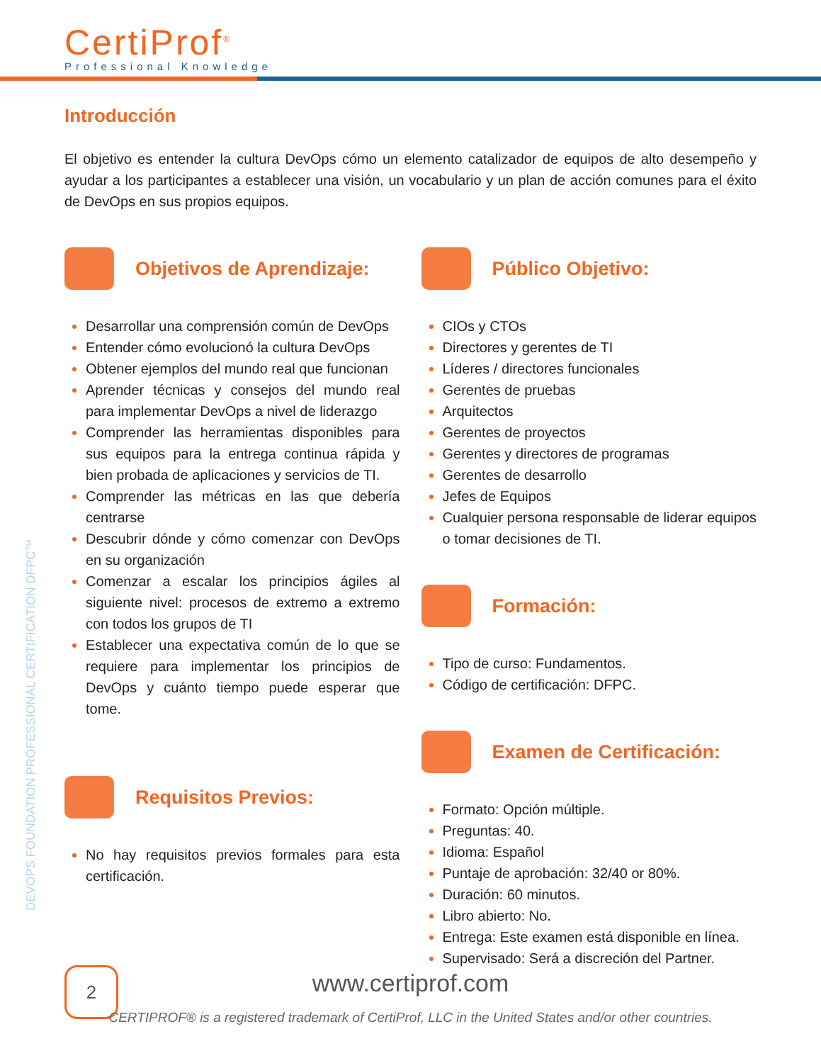CertiProf<sup>®</sup>
Professional Knowledge
Introducción
El objetivo es entender la cultura DevOps cómo un elemento catalizador de equipos de alto desempeño y ayudar a los participantes a establecer una visión, un vocabulario y un plan de acción comunes para el éxito de DevOps en sus propios equipos.
Objetivos de Aprendizaje:
Desarrollar una comprensión común de DevOps
Entender cómo evolucionó la cultura DevOps
Obtener ejemplos del mundo real que funcionan
Aprender técnicas y consejos del mundo real para implementar DevOps a nivel de liderazgo
Comprender las herramientas disponibles para sus equipos para la entrega continua rápida y bien probada de aplicaciones y servicios de TI.
Comprender las métricas en las que debería centrarse
Descubrir dónde y cómo comenzar con DevOps en su organización
Comenzar a escalar los principios ágiles al siguiente nivel: procesos de extremo a extremo con todos los grupos de TI
Establecer una expectativa común de lo que se requiere para implementar los principios de DevOps y cuánto tiempo puede esperar que tome.
Requisitos Previos:
No hay requisitos previos formales para esta certificación.
Público Objetivo:
CIOs y CTOs
Directores y gerentes de TI
Líderes / directores funcionales
Gerentes de pruebas
Arquitectos
Gerentes de proyectos
Gerentes y directores de programas
Gerentes de desarrollo
Jefes de Equipos
Cualquier persona responsable de liderar equipos o tomar decisiones de TI.
Formación:
Tipo de curso: Fundamentos.
Código de certificación: DFPC.
Examen de Certificación:
Formato: Opción múltiple.
Preguntas: 40.
Idioma: Español
Puntaje de aprobación: 32/40 or 80%.
Duración: 60 minutos.
Libro abierto: No.
Entrega: Este examen está disponible en línea.
Supervisado: Será a discreción del Partner.
DEVOPS FOUNDATION PROFESSIONAL CERTIFICATION DFPC™
2
www.certiprof.com
CERTIPROF® is a registered trademark of CertiProf, LLC in the United States and/or other countries.